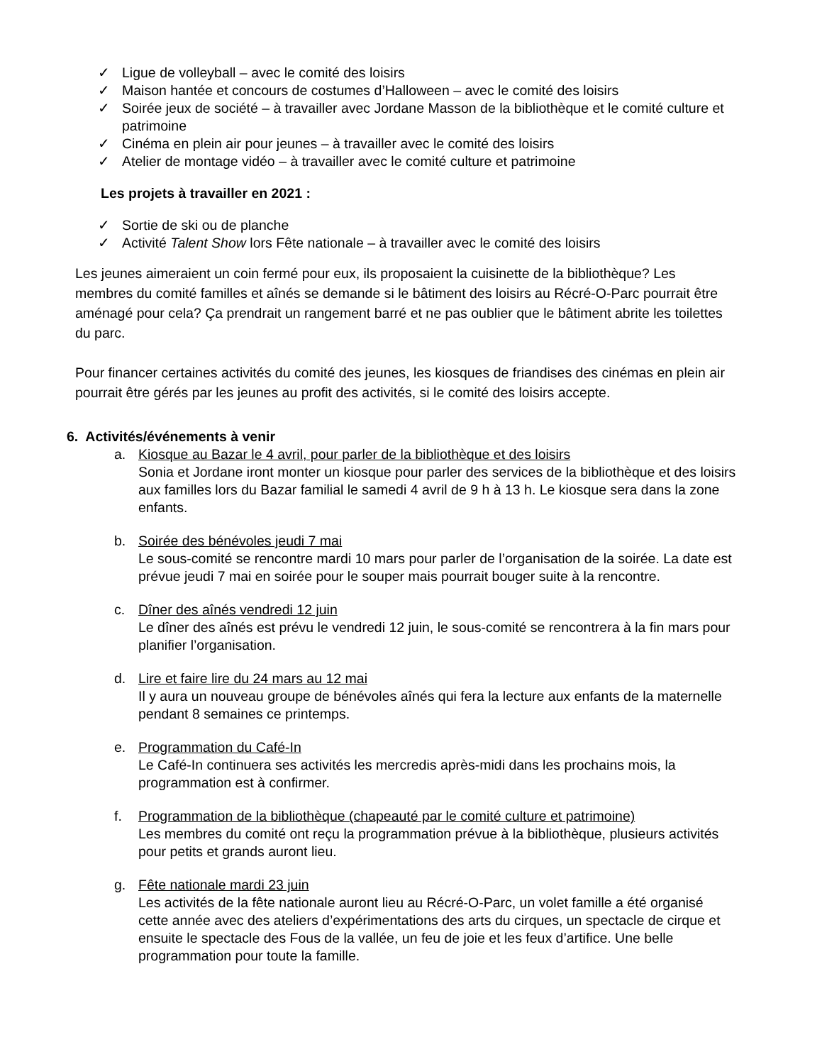✓ Ligue de volleyball – avec le comité des loisirs
✓ Maison hantée et concours de costumes d’Halloween – avec le comité des loisirs
✓ Soirée jeux de société – à travailler avec Jordane Masson de la bibliothèque et le comité culture et patrimoine
✓ Cinéma en plein air pour jeunes – à travailler avec le comité des loisirs
✓ Atelier de montage vidéo – à travailler avec le comité culture et patrimoine
Les projets à travailler en 2021 :
✓ Sortie de ski ou de planche
✓ Activité Talent Show lors Fête nationale – à travailler avec le comité des loisirs
Les jeunes aimeraient un coin fermé pour eux, ils proposaient la cuisinette de la bibliothèque? Les membres du comité familles et aînés se demande si le bâtiment des loisirs au Récré-O-Parc pourrait être aménagé pour cela? Ça prendrait un rangement barré et ne pas oublier que le bâtiment abrite les toilettes du parc.
Pour financer certaines activités du comité des jeunes, les kiosques de friandises des cinémas en plein air pourrait être gérés par les jeunes au profit des activités, si le comité des loisirs accepte.
6. Activités/événements à venir
a. Kiosque au Bazar le 4 avril, pour parler de la bibliothèque et des loisirs
Sonia et Jordane iront monter un kiosque pour parler des services de la bibliothèque et des loisirs aux familles lors du Bazar familial le samedi 4 avril de 9 h à 13 h. Le kiosque sera dans la zone enfants.
b. Soirée des bénévoles jeudi 7 mai
Le sous-comité se rencontre mardi 10 mars pour parler de l’organisation de la soirée. La date est prévue jeudi 7 mai en soirée pour le souper mais pourrait bouger suite à la rencontre.
c. Dîner des aînés vendredi 12 juin
Le dîner des aînés est prévu le vendredi 12 juin, le sous-comité se rencontrera à la fin mars pour planifier l’organisation.
d. Lire et faire lire du 24 mars au 12 mai
Il y aura un nouveau groupe de bénévoles aînés qui fera la lecture aux enfants de la maternelle pendant 8 semaines ce printemps.
e. Programmation du Café-In
Le Café-In continuera ses activités les mercredis après-midi dans les prochains mois, la programmation est à confirmer.
f. Programmation de la bibliothèque (chapeauté par le comité culture et patrimoine)
Les membres du comité ont reçu la programmation prévue à la bibliothèque, plusieurs activités pour petits et grands auront lieu.
g. Fête nationale mardi 23 juin
Les activités de la fête nationale auront lieu au Récré-O-Parc, un volet famille a été organisé cette année avec des ateliers d’expérimentations des arts du cirques, un spectacle de cirque et ensuite le spectacle des Fous de la vallée, un feu de joie et les feux d’artifice. Une belle programmation pour toute la famille.